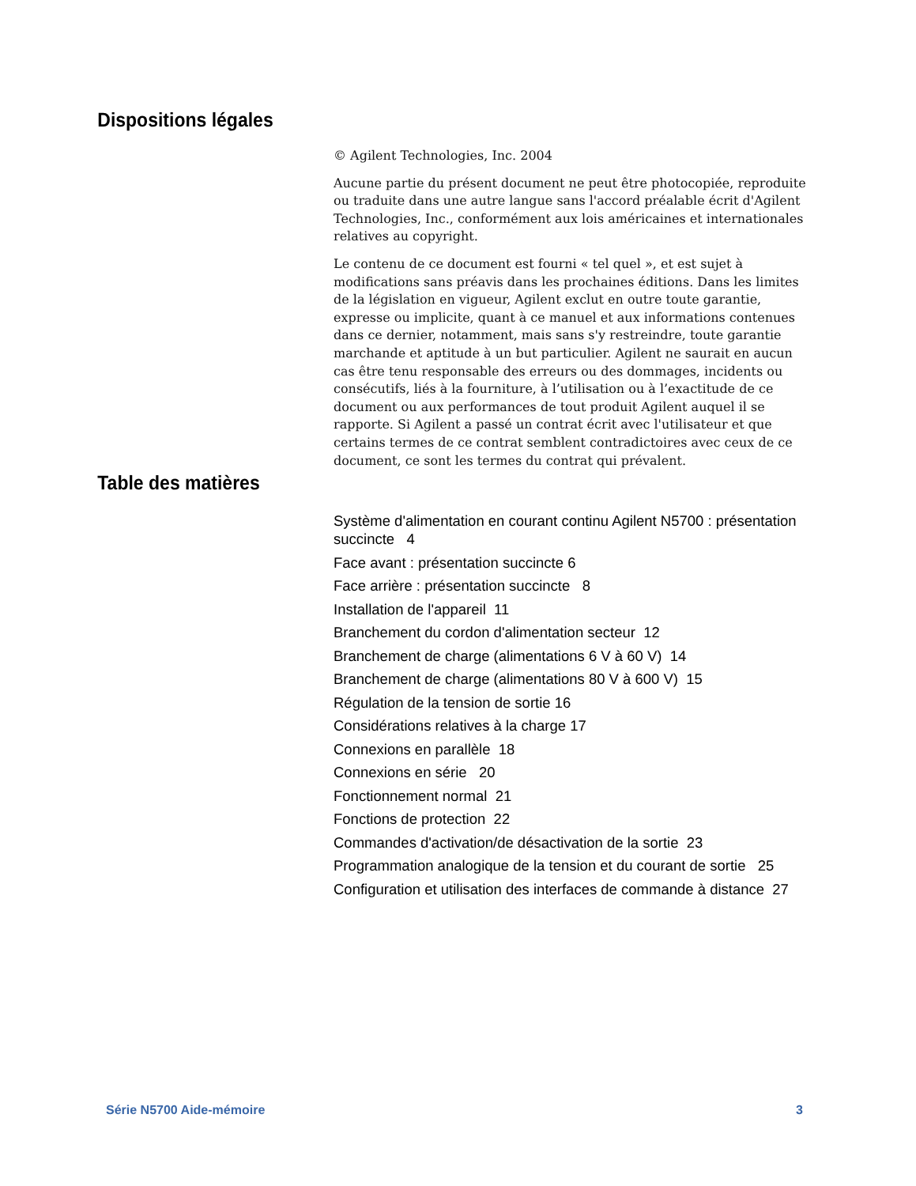Dispositions légales
© Agilent Technologies, Inc. 2004
Aucune partie du présent document ne peut être photocopiée, reproduite ou traduite dans une autre langue sans l'accord préalable écrit d'Agilent Technologies, Inc., conformément aux lois américaines et internationales relatives au copyright.
Le contenu de ce document est fourni « tel quel », et est sujet à modifications sans préavis dans les prochaines éditions. Dans les limites de la législation en vigueur, Agilent exclut en outre toute garantie, expresse ou implicite, quant à ce manuel et aux informations contenues dans ce dernier, notamment, mais sans s'y restreindre, toute garantie marchande et aptitude à un but particulier. Agilent ne saurait en aucun cas être tenu responsable des erreurs ou des dommages, incidents ou consécutifs, liés à la fourniture, à l’utilisation ou à l’exactitude de ce document ou aux performances de tout produit Agilent auquel il se rapporte. Si Agilent a passé un contrat écrit avec l'utilisateur et que certains termes de ce contrat semblent contradictoires avec ceux de ce document, ce sont les termes du contrat qui prévalent.
Table des matières
Système d'alimentation en courant continu Agilent N5700 : présentation succincte 4
Face avant : présentation succincte 6
Face arrière : présentation succincte 8
Installation de l'appareil 11
Branchement du cordon d'alimentation secteur 12
Branchement de charge (alimentations 6 V à 60 V) 14
Branchement de charge (alimentations 80 V à 600 V) 15
Régulation de la tension de sortie 16
Considérations relatives à la charge 17
Connexions en parallèle 18
Connexions en série 20
Fonctionnement normal 21
Fonctions de protection 22
Commandes d'activation/de désactivation de la sortie 23
Programmation analogique de la tension et du courant de sortie 25
Configuration et utilisation des interfaces de commande à distance 27
Série N5700 Aide-mémoire 3